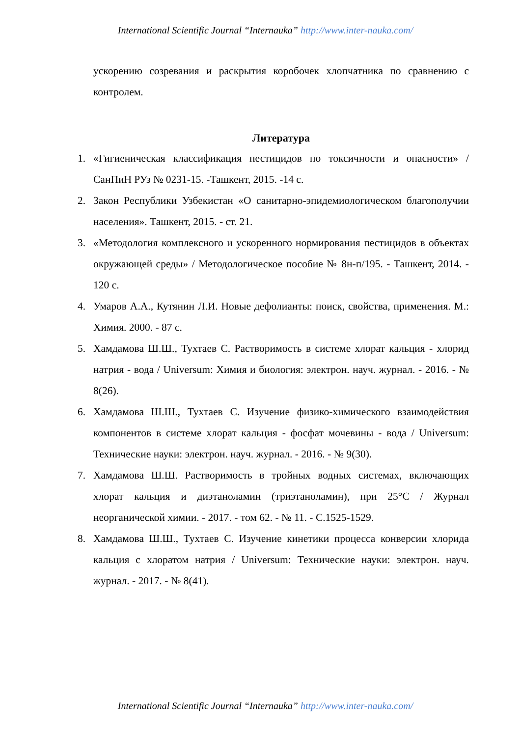International Scientific Journal “Internauka” http://www.inter-nauka.com/
ускорению созревания и раскрытия коробочек хлопчатника по сравнению с контролем.
Литература
1. «Гигиеническая классификация пестицидов по токсичности и опасности» / СанПиН РУз № 0231-15. -Ташкент, 2015. -14 с.
2. Закон Республики Узбекистан «О санитарно-эпидемиологическом благополучии населения». Ташкент, 2015. - ст. 21.
3. «Методология комплексного и ускоренного нормирования пестицидов в объектах окружающей среды» / Методологическое пособие № 8н-п/195. - Ташкент, 2014. - 120 с.
4. Умаров А.А., Кутянин Л.И. Новые дефолианты: поиск, свойства, применения. М.: Химия. 2000. - 87 с.
5. Хамдамова Ш.Ш., Тухтаев С. Растворимость в системе хлорат кальция - хлорид натрия - вода / Universum: Химия и биология: электрон. науч. журнал. - 2016. - № 8(26).
6. Хамдамова Ш.Ш., Тухтаев С. Изучение физико-химического взаимодействия компонентов в системе хлорат кальция - фосфат мочевины - вода / Universum: Технические науки: электрон. науч. журнал. - 2016. - № 9(30).
7. Хамдамова Ш.Ш. Растворимость в тройных водных системах, включающих хлорат кальция и диэтаноламин (триэтаноламин), при 25°С / Журнал неорганической химии. - 2017. - том 62. - № 11. - С.1525-1529.
8. Хамдамова Ш.Ш., Тухтаев С. Изучение кинетики процесса конверсии хлорида кальция с хлоратом натрия / Universum: Технические науки: электрон. науч. журнал. - 2017. - № 8(41).
International Scientific Journal “Internauka” http://www.inter-nauka.com/